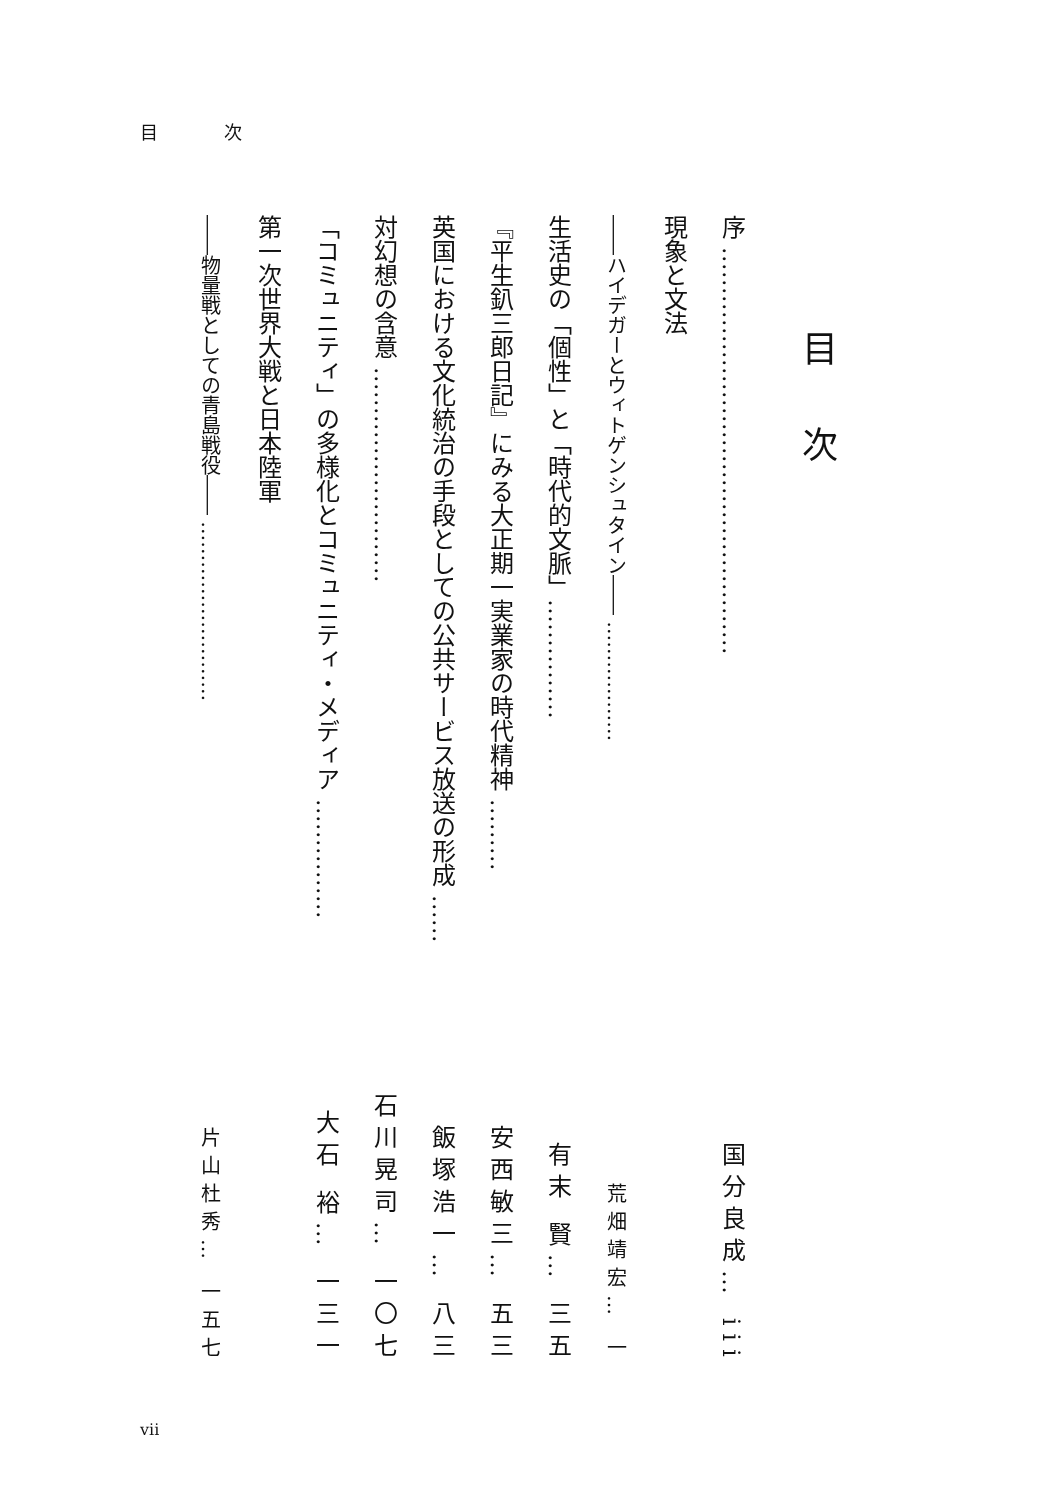目 次
目次
序 …………………………………………… 国分良成… iii
現象と文法
――ハイデガーとウィトゲンシュタイン―― ……………… 荒畑靖宏… 一
生活史の「個性」と「時代的文脈」…………… 有末 賢… 三五
『平生釟三郎日記』にみる大正期一実業家の時代精神 ……… 安西敏三… 五三
英国における文化統治の手段としての公共サービス放送の形成 …… 飯塚浩一… 八三
対幻想の含意 ……………………… 石川晃司… 一〇七
「コミュニティ」の多様化とコミュニティ・メディア …………… 大石 裕… 一三一
第一次世界大戦と日本陸軍
――物量戦としての青島戦役―― ……………………… 片山杜秀… 一五七
vii